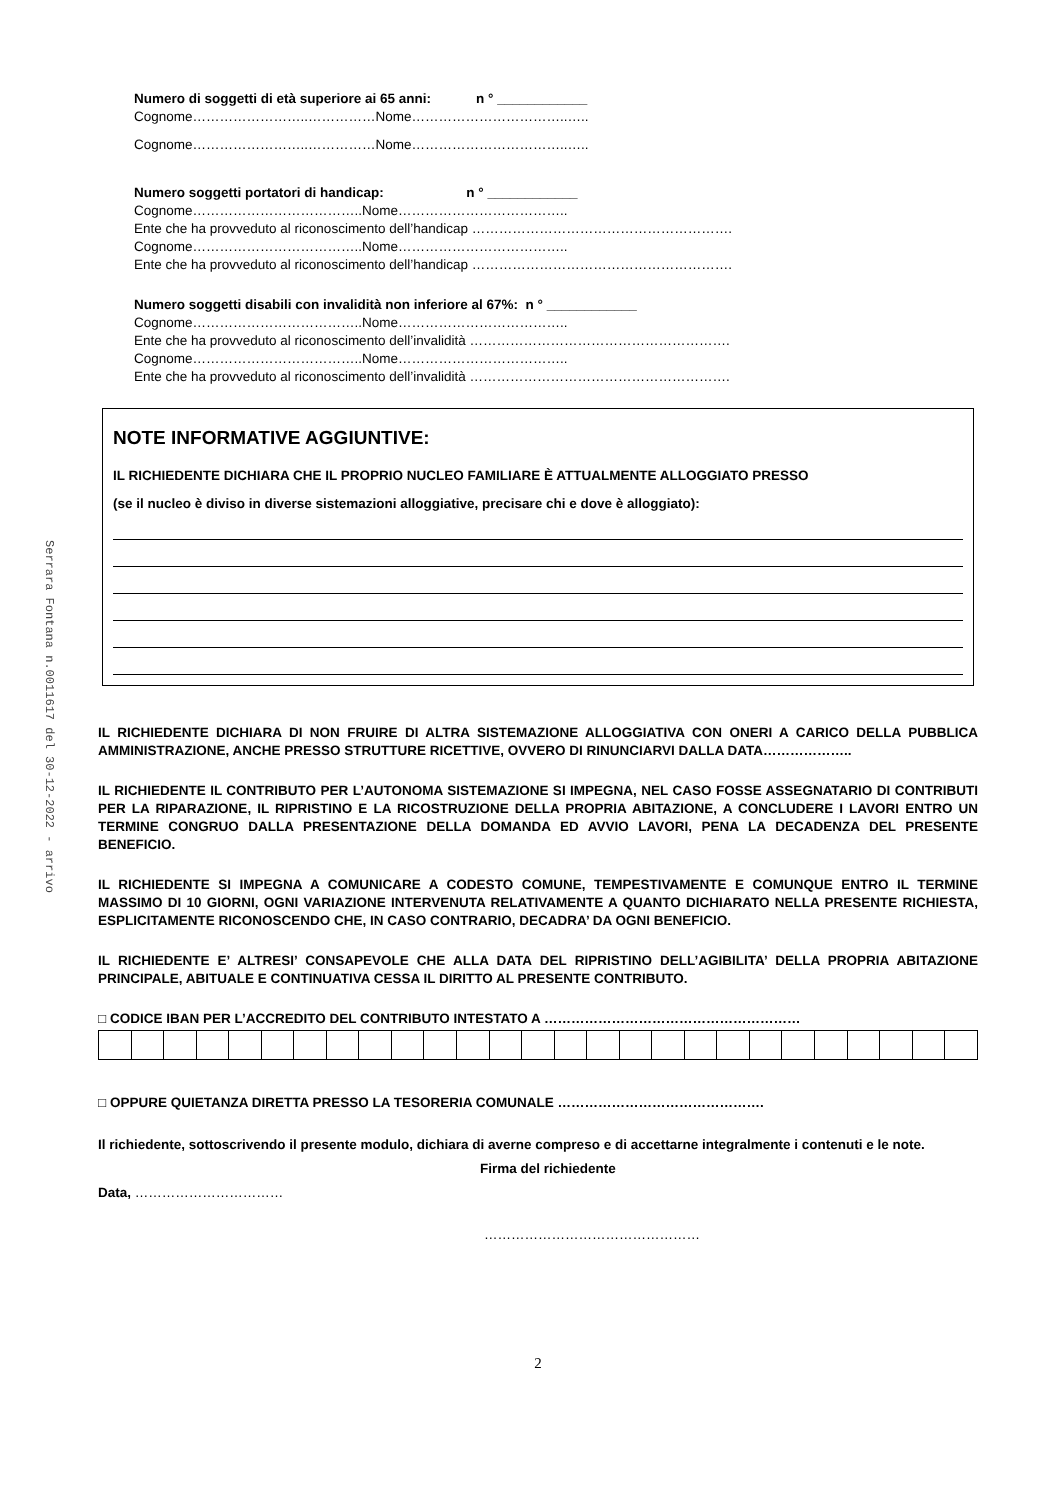Serrara Fontana n.0011617 del 30-12-2022 - arrivo
Numero di soggetti di età superiore ai 65 anni: n ° ____________
Cognome……………………..……………Nome……………………………..…..
Cognome……………………..……………Nome……………………………..…..
Numero soggetti portatori di handicap: n ° ____________
Cognome………………………………..Nome………………………………..
Ente che ha provveduto al riconoscimento dell’handicap ………………………………………………….
Cognome………………………………..Nome………………………………..
Ente che ha provveduto al riconoscimento dell’handicap ………………………………………………….
Numero soggetti disabili con invalidità non inferiore al 67%: n ° ____________
Cognome………………………………..Nome………………………………..
Ente che ha provveduto al riconoscimento dell’invalidità ………………………………………………….
Cognome………………………………..Nome………………………………..
Ente che ha provveduto al riconoscimento dell’invalidità ………………………………………………….
NOTE INFORMATIVE AGGIUNTIVE:
IL RICHIEDENTE DICHIARA CHE IL PROPRIO NUCLEO FAMILIARE È ATTUALMENTE ALLOGGIATO PRESSO
(se il nucleo è diviso in diverse sistemazioni alloggiative, precisare chi e dove è alloggiato):
IL RICHIEDENTE DICHIARA DI NON FRUIRE DI ALTRA SISTEMAZIONE ALLOGGIATIVA CON ONERI A CARICO DELLA PUBBLICA AMMINISTRAZIONE, ANCHE PRESSO STRUTTURE RICETTIVE, OVVERO DI RINUNCIARVI DALLA DATA………………..
IL RICHIEDENTE IL CONTRIBUTO PER L’AUTONOMA SISTEMAZIONE SI IMPEGNA, NEL CASO FOSSE ASSEGNATARIO DI CONTRIBUTI PER LA RIPARAZIONE, IL RIPRISTINO E LA RICOSTRUZIONE DELLA PROPRIA ABITAZIONE, A CONCLUDERE I LAVORI ENTRO UN TERMINE CONGRUO DALLA PRESENTAZIONE DELLA DOMANDA ED AVVIO LAVORI, PENA LA DECADENZA DEL PRESENTE BENEFICIO.
IL RICHIEDENTE SI IMPEGNA A COMUNICARE A CODESTO COMUNE, TEMPESTIVAMENTE E COMUNQUE ENTRO IL TERMINE MASSIMO DI 10 GIORNI, OGNI VARIAZIONE INTERVENUTA RELATIVAMENTE A QUANTO DICHIARATO NELLA PRESENTE RICHIESTA, ESPLICITAMENTE RICONOSCENDO CHE, IN CASO CONTRARIO, DECADRA’ DA OGNI BENEFICIO.
IL RICHIEDENTE E’ ALTRESI’ CONSAPEVOLE CHE ALLA DATA DEL RIPRISTINO DELL’AGIBILITA’ DELLA PROPRIA ABITAZIONE PRINCIPALE, ABITUALE E CONTINUATIVA CESSA IL DIRITTO AL PRESENTE CONTRIBUTO.
□ CODICE IBAN PER L’ACCREDITO DEL CONTRIBUTO INTESTATO A …………………………………………………
□ OPPURE QUIETANZA DIRETTA PRESSO LA TESORERIA COMUNALE ……………………………………….
Il richiedente, sottoscrivendo il presente modulo, dichiara di averne compreso e di accettarne integralmente i contenuti e le note.
Firma del richiedente
Data, ……………………………
…………………………………………
2